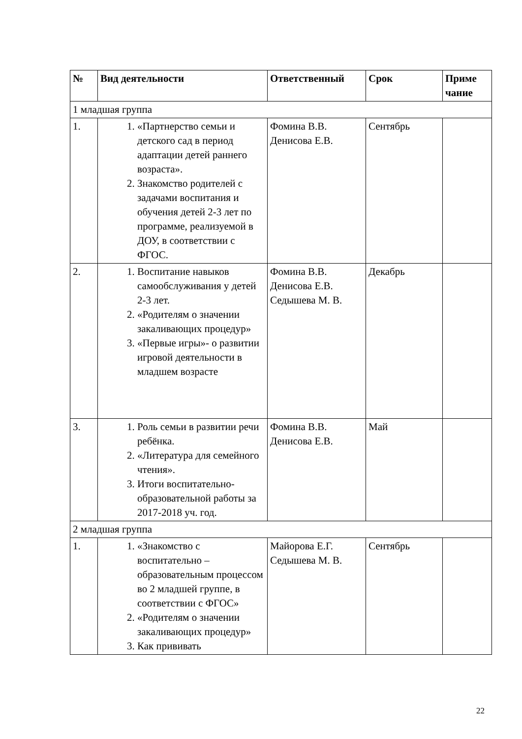| № | Вид деятельности | Ответственный | Срок | Приме чание |
| --- | --- | --- | --- | --- |
| 1 младшая группа | | | | |
| 1. | 1. «Партнерство семьи и детского сад в период адаптации детей раннего возраста». 2. Знакомство родителей с задачами воспитания и обучения детей 2-3 лет по программе, реализуемой в ДОУ, в соответствии с ФГОС. | Фомина В.В. Денисова Е.В. | Сентябрь | |
| 2. | 1. Воспитание навыков самообслуживания у детей 2-3 лет. 2. «Родителям о значении закаливающих процедур» 3. «Первые игры»- о развитии игровой деятельности в младшем возрасте | Фомина В.В. Денисова Е.В. Седышева М. В. | Декабрь | |
| 3. | 1. Роль семьи в развитии речи ребёнка. 2. «Литература для семейного чтения». 3. Итоги воспитательно-образовательной работы за 2017-2018 уч. год. | Фомина В.В. Денисова Е.В. | Май | |
| 2 младшая группа | | | | |
| 1. | 1. «Знакомство с воспитательно – образовательным процессом во 2 младшей группе, в соответствии с ФГОС» 2. «Родителям о значении закаливающих процедур» 3. Как прививать | Майорова Е.Г. Седышева М. В. | Сентябрь | |
22